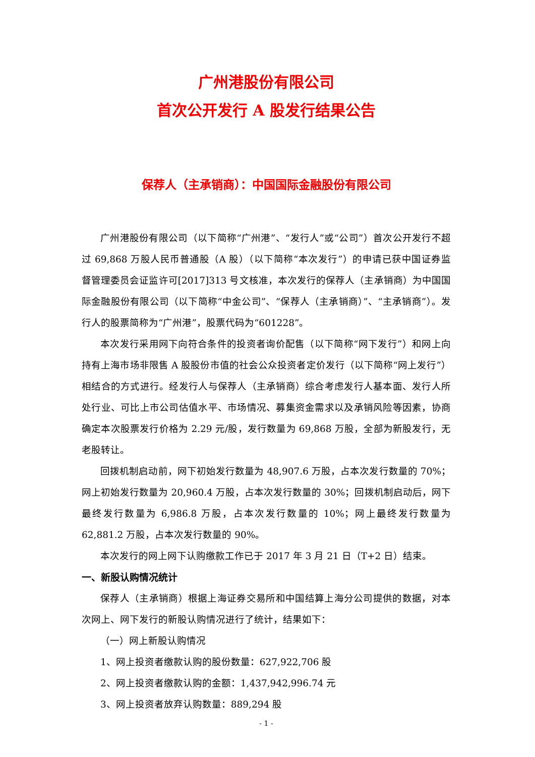广州港股份有限公司
首次公开发行 A 股发行结果公告
保荐人（主承销商）：中国国际金融股份有限公司
广州港股份有限公司（以下简称“广州港”、“发行人”或“公司”）首次公开发行不超过 69,868 万股人民币普通股（A 股）（以下简称“本次发行”）的申请已获中国证券监督管理委员会证监许可[2017]313 号文核准，本次发行的保荐人（主承销商）为中国国际金融股份有限公司（以下简称“中金公司”、“保荐人（主承销商）”、“主承销商”）。发行人的股票简称为“广州港”，股票代码为“601228”。
本次发行采用网下向符合条件的投资者询价配售（以下简称“网下发行”）和网上向持有上海市场非限售 A 股股份市值的社会公众投资者定价发行（以下简称“网上发行”）相结合的方式进行。经发行人与保荐人（主承销商）综合考虑发行人基本面、发行人所处行业、可比上市公司估值水平、市场情况、募集资金需求以及承销风险等因素，协商确定本次股票发行价格为 2.29 元/股，发行数量为 69,868 万股，全部为新股发行，无老股转让。
回拨机制启动前，网下初始发行数量为 48,907.6 万股，占本次发行数量的 70%；网上初始发行数量为 20,960.4 万股，占本次发行数量的 30%；回拨机制启动后，网下最终发行数量为 6,986.8 万股，占本次发行数量的 10%；网上最终发行数量为 62,881.2 万股，占本次发行数量的 90%。
本次发行的网上网下认购缴款工作已于 2017 年 3 月 21 日（T+2 日）结束。
一、新股认购情况统计
保荐人（主承销商）根据上海证券交易所和中国结算上海分公司提供的数据，对本次网上、网下发行的新股认购情况进行了统计，结果如下：
（一）网上新股认购情况
1、网上投资者缴款认购的股份数量：627,922,706 股
2、网上投资者缴款认购的金额：1,437,942,996.74 元
3、网上投资者放弃认购数量：889,294 股
- 1 -